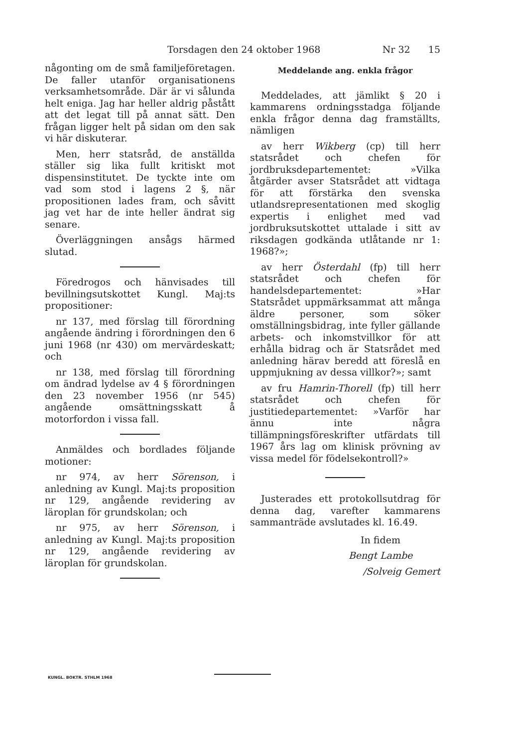Torsdagen den 24 oktober 1968 Nr 32 15
någonting om de små familjeföretagen. De faller utanför organisationens verksamhetsområde. Där är vi sålunda helt eniga. Jag har heller aldrig påstått att det legat till på annat sätt. Den frågan ligger helt på sidan om den sak vi här diskuterar.
Men, herr statsråd, de anställda ställer sig lika fullt kritiskt mot dispensinstitutet. De tyckte inte om vad som stod i lagens 2 §, när propositionen lades fram, och såvitt jag vet har de inte heller ändrat sig senare.
Överläggningen ansågs härmed slutad.
Föredrogos och hänvisades till bevillningsutskottet Kungl. Maj:ts propositioner:
nr 137, med förslag till förordning angående ändring i förordningen den 6 juni 1968 (nr 430) om mervärdeskatt; och
nr 138, med förslag till förordning om ändrad lydelse av 4 § förordningen den 23 november 1956 (nr 545) angående omsättningsskatt å motorfordon i vissa fall.
Anmäldes och bordlades följande motioner:
nr 974, av herr Sörenson, i anledning av Kungl. Maj:ts proposition nr 129, angående revidering av läroplan för grundskolan; och
nr 975, av herr Sörenson, i anledning av Kungl. Maj:ts proposition nr 129, angående revidering av läroplan för grundskolan.
Meddelande ang. enkla frågor
Meddelades, att jämlikt § 20 i kammarens ordningsstadga följande enkla frågor denna dag framställts, nämligen
av herr Wikberg (cp) till herr statsrådet och chefen för jordbruksdepartementet: »Vilka åtgärder avser Statsrådet att vidtaga för att förstärka den svenska utlandsrepresentationen med skoglig expertis i enlighet med vad jordbruksutskottet uttalade i sitt av riksdagen godkända utlåtande nr 1: 1968?»;
av herr Österdahl (fp) till herr statsrådet och chefen för handelsdepartementet: »Har Statsrådet uppmärksammat att många äldre personer, som söker omställningsbidrag, inte fyller gällande arbets- och inkomstvillkor för att erhålla bidrag och är Statsrådet med anledning härav beredd att föreslå en uppmjukning av dessa villkor?»; samt
av fru Hamrin-Thorell (fp) till herr statsrådet och chefen för justitiedepartementet: »Varför har ännu inte några tillämpningsföreskrifter utfärdats till 1967 års lag om klinisk prövning av vissa medel för födelsekontroll?»
Justerades ett protokollsutdrag för denna dag, varefter kammarens sammanträde avslutades kl. 16.49.
In fidem
Bengt Lambe
/Solveig Gemert
KUNGL. BOKTR. STHLM 1968